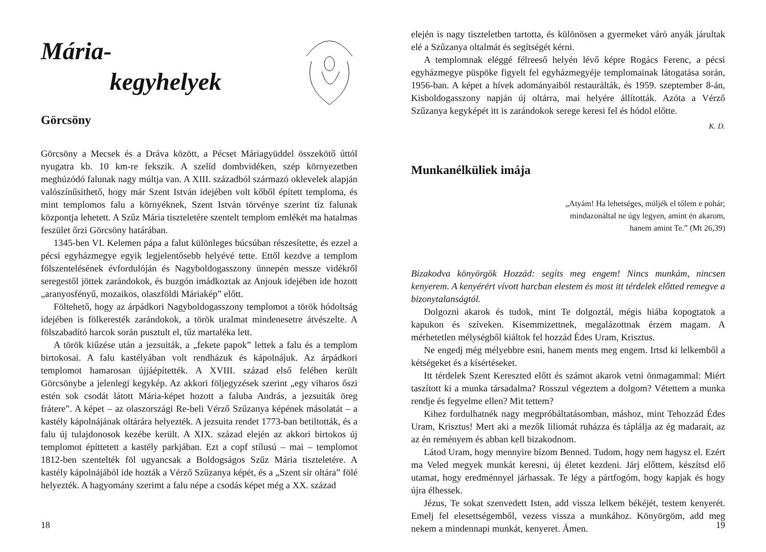Mária-
kegyhelyek
Görcsöny
Görcsöny a Mecsek és a Dráva között, a Pécset Máriagyüddel összekötő úttól nyugatra kb. 10 km-re fekszik. A szelíd dombvidéken, szép környezetben meghúzódó falunak nagy múltja van. A XIII. századból származó oklevelek alapján valószínűsíthető, hogy már Szent István idejében volt kőből épített temploma, és mint templomos falu a környéknek, Szent István törvénye szerint tíz falunak központja lehetett. A Szűz Mária tiszteletére szentelt templom emlékét ma hatalmas feszület őrzi Görcsöny határában.
1345-ben VI. Kelemen pápa a falut különleges búcsúban részesítette, és ezzel a pécsi egyházmegye egyik legjelentősebb helyévé tette. Ettől kezdve a templom fölszentelésének évfordulóján és Nagyboldogasszony ünnepén messze vidékről seregestől jöttek zarándokok, és buzgón imádkoztak az Anjouk idejében ide hozott „aranyosfényű, mozaikos, olaszföldi Máriakép” előtt.
Föltehető, hogy az árpádkori Nagyboldogasszony templomot a török hódoltság idejében is fölkeresték zarándokok, a török uralmat mindenesetre átvészelte. A fölszabadító harcok során pusztult el, tűz martaléka lett.
A török kiűzése után a jezsuiták, a „fekete papok” lettek a falu és a templom birtokosai. A falu kastélyában volt rendházuk és kápolnájuk. Az árpádkori templomot hamarosan újjáépítették. A XVIII. század első felében került Görcsönybe a jelenlegi kegykép. Az akkori följegyzések szerint „egy viharos őszi estén sok csodát látott Mária-képet hozott a faluba András, a jezsuiták öreg frátere”. A képet – az olaszországi Re-beli Vérző Szűzanya képének másolatát – a kastély kápolnájának oltárára helyezték. A jezsuita rendet 1773-ban betiltották, és a falu új tulajdonosok kezébe került. A XIX. század elején az akkori birtokos új templomot építtetett a kastély parkjában. Ezt a copf stílusú – mai – templomot 1812-ben szentelték föl ugyancsak a Boldogságos Szűz Mária tiszteletére. A kastély kápolnájából ide hozták a Vérző Szűzanya képét, és a „Szent sír oltára” fölé helyezték. A hagyomány szerimt a falu népe a csodás képet még a XX. század
18
elején is nagy tiszteletben tartotta, és különösen a gyermeket váró anyák járultak elé a Szűzanya oltalmát és segítségét kérni.
A templomnak eléggé félreeső helyén lévő képre Rogács Ferenc, a pécsi egyházmegye püspöke figyelt fel egyházmegyéje templomainak látogatása során, 1956-ban. A képet a hívek adományaiból restaurálták, és 1959. szeptember 8-án, Kisboldogasszony napján új oltárra, mai helyére állították. Azóta a Vérző Szűzanya kegyképét itt is zarándokok serege keresi fel és hódol előtte.
K. D.
Munkanélküliek imája
„Atyám! Ha lehetséges, múljék el tőlem e pohár;
mindazonáltal ne úgy legyen, amint én akarom,
hanem amint Te.” (Mt 26,39)
Bizakodva könyörgök Hozzád: segíts meg engem! Nincs munkám, nincsen kenyerem. A kenyérért vívott harcban elestem és most itt térdelek előtted remegve a bizonytalanságtól.
Dolgozni akarok és tudok, mint Te dolgoztál, mégis hiába kopogtatok a kapukon és szíveken. Kisemmizettnek, megalázottnak érzem magam. A mérhetetlen mélységből kiáltok fel hozzád Édes Uram, Krisztus.
Ne engedj még mélyebbre esni, hanem ments meg engem. Irtsd ki lelkemből a kétségeket és a kísértéseket.
Itt térdelek Szent Kereszted előtt és számot akarok vetni önmagammal: Miért taszított ki a munka társadalma? Rosszul végeztem a dolgom? Vétettem a munka rendje és fegyelme ellen? Mit tettem?
Kihez fordulhatnék nagy megpróbáltatásomban, máshoz, mint Tehozzád Édes Uram, Krisztus! Mert aki a mezők liliomát ruházza és táplálja az ég madarait, az az én reményem és abban kell bizakodnom.
Látod Uram, hogy mennyire bízom Benned. Tudom, hogy nem hagysz el. Ezért ma Veled megyek munkát keresni, új életet kezdeni. Járj előttem, készítsd elő utamat, hogy eredménnyel járhassak. Te légy a pártfogóm, hogy kapjak és hogy újra élhessek.
Jézus, Te sokat szenvedett Isten, add vissza lelkem békéjét, testem kenyerét. Emelj fel elesettségemből, vezess vissza a munkához. Könyörgöm, add meg nekem a mindennapi munkát, kenyeret. Ámen.
19